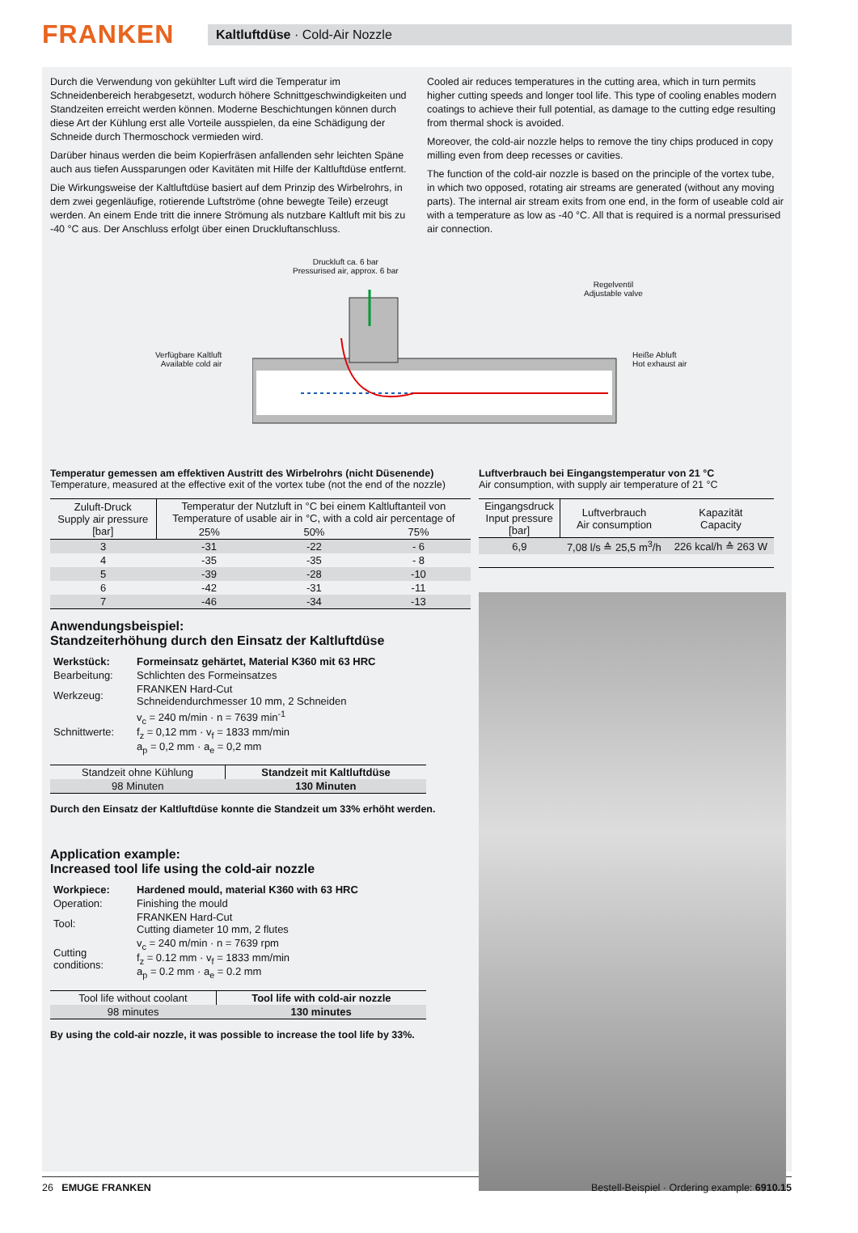FRANKEN
Kaltluftdüse · Cold-Air Nozzle
Durch die Verwendung von gekühlter Luft wird die Temperatur im Schneidenbereich herabgesetzt, wodurch höhere Schnittgeschwindigkeiten und Standzeiten erreicht werden können. Moderne Beschichtungen können durch diese Art der Kühlung erst alle Vorteile ausspielen, da eine Schädigung der Schneide durch Thermoschock vermieden wird.
Darüber hinaus werden die beim Kopierfräsen anfallenden sehr leichten Späne auch aus tiefen Aussparungen oder Kavitäten mit Hilfe der Kaltluftdüse entfernt.
Die Wirkungsweise der Kaltluftdüse basiert auf dem Prinzip des Wirbelrohrs, in dem zwei gegenläufige, rotierende Luftströme (ohne bewegte Teile) erzeugt werden. An einem Ende tritt die innere Strömung als nutzbare Kaltluft mit bis zu -40 °C aus. Der Anschluss erfolgt über einen Druckluftanschluss.
Cooled air reduces temperatures in the cutting area, which in turn permits higher cutting speeds and longer tool life. This type of cooling enables modern coatings to achieve their full potential, as damage to the cutting edge resulting from thermal shock is avoided.
Moreover, the cold-air nozzle helps to remove the tiny chips produced in copy milling even from deep recesses or cavities.
The function of the cold-air nozzle is based on the principle of the vortex tube, in which two opposed, rotating air streams are generated (without any moving parts). The internal air stream exits from one end, in the form of useable cold air with a temperature as low as -40 °C. All that is required is a normal pressurised air connection.
Druckluft ca. 6 bar
Pressurised air, approx. 6 bar
Regelventil
Adjustable valve
Verfügbare Kaltluft
Available cold air
Heiße Abluft
Hot exhaust air
Temperatur gemessen am effektiven Austritt des Wirbelrohrs (nicht Düsenende)
Temperature, measured at the effective exit of the vortex tube (not the end of the nozzle)
| Zuluft-Druck Supply air pressure [bar] | Temperatur der Nutzluft in °C bei einem Kaltluftanteil von Temperature of usable air in °C, with a cold air percentage of | | |
| --- | --- | --- | --- |
| | 25% | 50% | 75% |
| 3 | -31 | -22 | - 6 |
| 4 | -35 | -35 | - 8 |
| 5 | -39 | -28 | -10 |
| 6 | -42 | -31 | -11 |
| 7 | -46 | -34 | -13 |
Anwendungsbeispiel:
Standzeiterhöhung durch den Einsatz der Kaltluftdüse
| Werkstück: | Formeinsatz gehärtet, Material K360 mit 63 HRC |
| Bearbeitung: | Schlichten des Formeinsatzes |
| Werkzeug: | FRANKEN Hard-Cut Schneidendurchmesser 10 mm, 2 Schneiden |
| Schnittwerte: | v<sub>c</sub> = 240 m/min · n = 7639 min<sup>-1</sup> f<sub>z</sub> = 0,12 mm · v<sub>f</sub> = 1833 mm/min a<sub>p</sub> = 0,2 mm · a<sub>e</sub> = 0,2 mm |
| Standzeit ohne Kühlung | Standzeit mit Kaltluftdüse |
| --- | --- |
| 98 Minuten | 130 Minuten |
Durch den Einsatz der Kaltluftdüse konnte die Standzeit um 33% erhöht werden.
Application example:
Increased tool life using the cold-air nozzle
| Workpiece: | Hardened mould, material K360 with 63 HRC |
| Operation: | Finishing the mould |
| Tool: | FRANKEN Hard-Cut Cutting diameter 10 mm, 2 flutes |
| Cutting conditions: | v<sub>c</sub> = 240 m/min · n = 7639 rpm f<sub>z</sub> = 0.12 mm · v<sub>f</sub> = 1833 mm/min a<sub>p</sub> = 0.2 mm · a<sub>e</sub> = 0.2 mm |
| Tool life without coolant | Tool life with cold-air nozzle |
| --- | --- |
| 98 minutes | 130 minutes |
By using the cold-air nozzle, it was possible to increase the tool life by 33%.
Luftverbrauch bei Eingangstemperatur von 21 °C
Air consumption, with supply air temperature of 21 °C
| Eingangsdruck Input pressure [bar] | Luftverbrauch Air consumption | Kapazität Capacity |
| --- | --- | --- |
| 6,9 | 7,08 l/s ≙ 25,5 m<sup>3</sup>/h | 226 kcal/h ≙ 263 W |
26 EMUGE FRANKEN Bestell-Beispiel · Ordering example: 6910.15